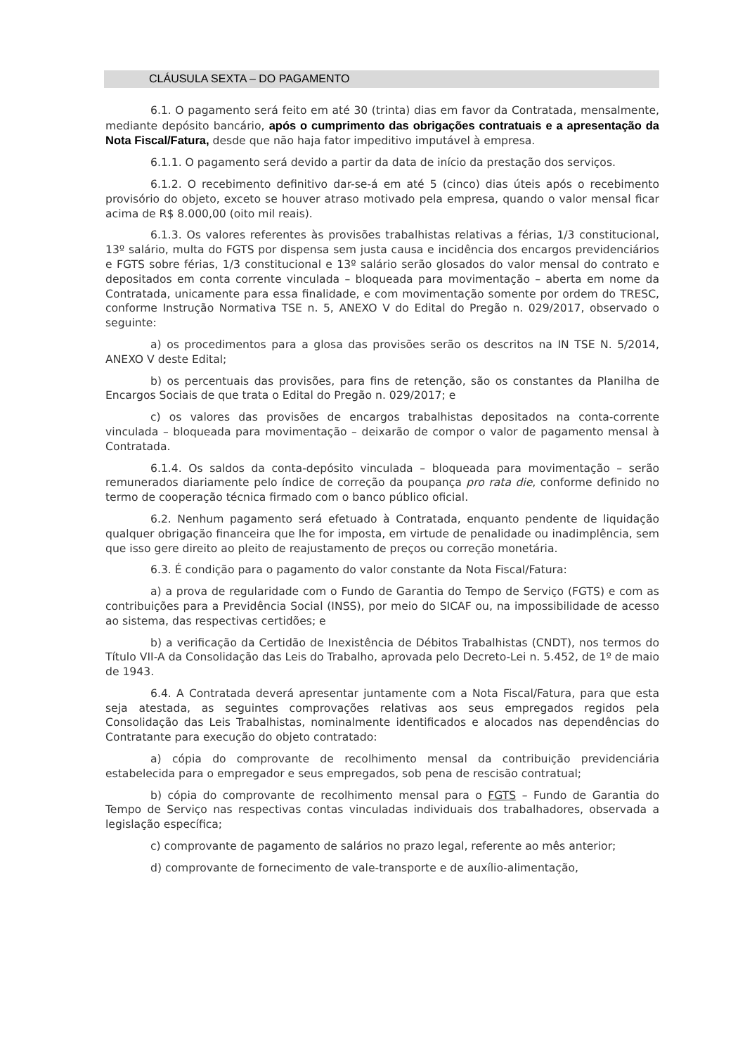CLÁUSULA SEXTA – DO PAGAMENTO
6.1. O pagamento será feito em até 30 (trinta) dias em favor da Contratada, mensalmente, mediante depósito bancário, após o cumprimento das obrigações contratuais e a apresentação da Nota Fiscal/Fatura, desde que não haja fator impeditivo imputável à empresa.
6.1.1. O pagamento será devido a partir da data de início da prestação dos serviços.
6.1.2. O recebimento definitivo dar-se-á em até 5 (cinco) dias úteis após o recebimento provisório do objeto, exceto se houver atraso motivado pela empresa, quando o valor mensal ficar acima de R$ 8.000,00 (oito mil reais).
6.1.3. Os valores referentes às provisões trabalhistas relativas a férias, 1/3 constitucional, 13º salário, multa do FGTS por dispensa sem justa causa e incidência dos encargos previdenciários e FGTS sobre férias, 1/3 constitucional e 13º salário serão glosados do valor mensal do contrato e depositados em conta corrente vinculada – bloqueada para movimentação – aberta em nome da Contratada, unicamente para essa finalidade, e com movimentação somente por ordem do TRESC, conforme Instrução Normativa TSE n. 5, ANEXO V do Edital do Pregão n. 029/2017, observado o seguinte:
a) os procedimentos para a glosa das provisões serão os descritos na IN TSE N. 5/2014, ANEXO V deste Edital;
b) os percentuais das provisões, para fins de retenção, são os constantes da Planilha de Encargos Sociais de que trata o Edital do Pregão n. 029/2017; e
c) os valores das provisões de encargos trabalhistas depositados na conta-corrente vinculada – bloqueada para movimentação – deixarão de compor o valor de pagamento mensal à Contratada.
6.1.4. Os saldos da conta-depósito vinculada – bloqueada para movimentação – serão remunerados diariamente pelo índice de correção da poupança pro rata die, conforme definido no termo de cooperação técnica firmado com o banco público oficial.
6.2. Nenhum pagamento será efetuado à Contratada, enquanto pendente de liquidação qualquer obrigação financeira que lhe for imposta, em virtude de penalidade ou inadimplência, sem que isso gere direito ao pleito de reajustamento de preços ou correção monetária.
6.3. É condição para o pagamento do valor constante da Nota Fiscal/Fatura:
a) a prova de regularidade com o Fundo de Garantia do Tempo de Serviço (FGTS) e com as contribuições para a Previdência Social (INSS), por meio do SICAF ou, na impossibilidade de acesso ao sistema, das respectivas certidões; e
b) a verificação da Certidão de Inexistência de Débitos Trabalhistas (CNDT), nos termos do Título VII-A da Consolidação das Leis do Trabalho, aprovada pelo Decreto-Lei n. 5.452, de 1º de maio de 1943.
6.4. A Contratada deverá apresentar juntamente com a Nota Fiscal/Fatura, para que esta seja atestada, as seguintes comprovações relativas aos seus empregados regidos pela Consolidação das Leis Trabalhistas, nominalmente identificados e alocados nas dependências do Contratante para execução do objeto contratado:
a) cópia do comprovante de recolhimento mensal da contribuição previdenciária estabelecida para o empregador e seus empregados, sob pena de rescisão contratual;
b) cópia do comprovante de recolhimento mensal para o FGTS – Fundo de Garantia do Tempo de Serviço nas respectivas contas vinculadas individuais dos trabalhadores, observada a legislação específica;
c) comprovante de pagamento de salários no prazo legal, referente ao mês anterior;
d) comprovante de fornecimento de vale-transporte e de auxílio-alimentação,